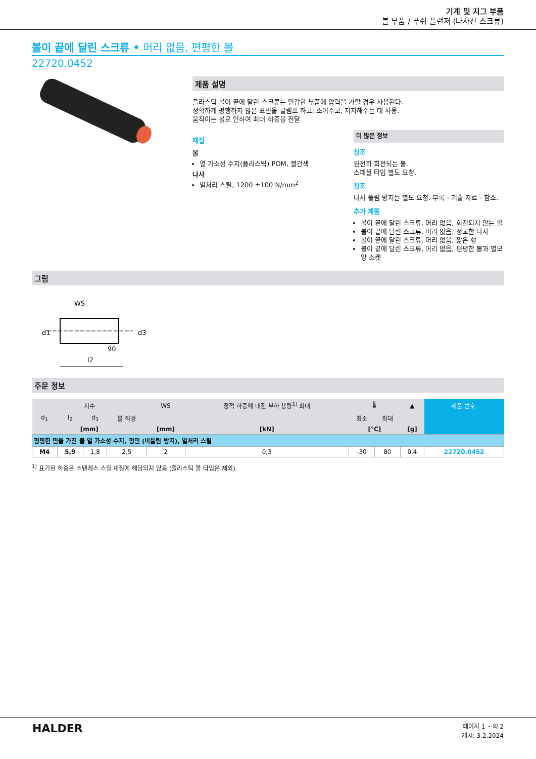기계 및 지그 부품
볼 부품 / 푸쉬 플런저 (나사산 스크류)
볼이 끝에 달린 스크류 • 머리 없음, 편평한 볼
22720.0452
제품 설명
플라스틱 볼이 끝에 달린 스크류는 민감한 부품에 압력을 가할 경우 사용된다.
정확하게 평행하지 않은 표면을 클램프 하고, 조여주고, 지지해주는 데 사용.
움직이는 볼로 인하여 최대 하중을 전달.
재질
볼
열 가소성 수지(플라스틱) POM, 빨간색
나사
열처리 스틸, 1200 ±100 N/mm<sup>2</sup>
더 많은 정보
참조
완전히 회전되는 볼.
스페셜 타입 별도 요청.
참조
나사 풀림 방지는 별도 요청. 부록 - 기술 자료 - 참조.
추가 제품
볼이 끝에 달린 스크류, 머리 없음, 회전되지 않는 볼
볼이 끝에 달린 스크류, 머리 없음, 정교한 나사
볼이 끝에 달린 스크류, 머리 없음, 짧은 형
볼이 끝에 달린 스크류, 머리 없음, 편평한 볼과 별모양 소켓
그림
WS
d1
d3
l2
90
주문 정보
| 치수 | | | | WS | 정적 하중에 대한 부하 용량<sup>1)</sup> 최대 | 🌡 | | ▲ | 제품 번호. |
| --- | --- | --- | --- | --- | --- | --- | --- | --- | --- |
| d<sub>1</sub> | l<sub>2</sub> | d<sub>3</sub> | 볼 직경 | | | 최소 | 최대 | | |
| [mm] | | | | [mm] | [kN] | [°C] | | [g] | |
| 평평한 면을 가진 볼 열 가소성 수지, 평면 (비틀림 방지), 열처리 스틸 | | | | | | | | | |
| M4 | 5,9 | 1,8 | 2,5 | 2 | 0,3 | -30 | 80 | 0,4 | 22720.0452 |
<sup>1)</sup> 표기된 하중은 스텐레스 스틸 재질에 해당되지 않음 (플라스틱 볼 타입은 제외).
HALDER
페이지 1 ~의 2
개시: 3.2.2024